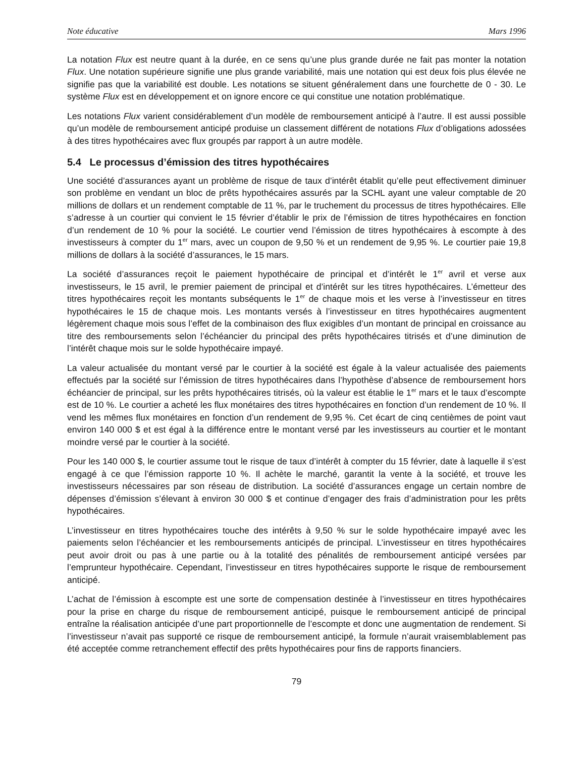Note éducative Mars 1996
La notation Flux est neutre quant à la durée, en ce sens qu’une plus grande durée ne fait pas monter la notation Flux. Une notation supérieure signifie une plus grande variabilité, mais une notation qui est deux fois plus élevée ne signifie pas que la variabilité est double. Les notations se situent généralement dans une fourchette de 0 - 30. Le système Flux est en développement et on ignore encore ce qui constitue une notation problématique.
Les notations Flux varient considérablement d’un modèle de remboursement anticipé à l’autre. Il est aussi possible qu’un modèle de remboursement anticipé produise un classement différent de notations Flux d’obligations adossées à des titres hypothécaires avec flux groupés par rapport à un autre modèle.
5.4 Le processus d’émission des titres hypothécaires
Une société d’assurances ayant un problème de risque de taux d’intérêt établit qu’elle peut effectivement diminuer son problème en vendant un bloc de prêts hypothécaires assurés par la SCHL ayant une valeur comptable de 20 millions de dollars et un rendement comptable de 11 %, par le truchement du processus de titres hypothécaires. Elle s’adresse à un courtier qui convient le 15 février d’établir le prix de l’émission de titres hypothécaires en fonction d’un rendement de 10 % pour la société. Le courtier vend l’émission de titres hypothécaires à escompte à des investisseurs à compter du 1<sup>er</sup> mars, avec un coupon de 9,50 % et un rendement de 9,95 %. Le courtier paie 19,8 millions de dollars à la société d’assurances, le 15 mars.
La société d’assurances reçoit le paiement hypothécaire de principal et d’intérêt le 1<sup>er</sup> avril et verse aux investisseurs, le 15 avril, le premier paiement de principal et d’intérêt sur les titres hypothécaires. L’émetteur des titres hypothécaires reçoit les montants subséquents le 1<sup>er</sup> de chaque mois et les verse à l’investisseur en titres hypothécaires le 15 de chaque mois. Les montants versés à l’investisseur en titres hypothécaires augmentent légèrement chaque mois sous l’effet de la combinaison des flux exigibles d’un montant de principal en croissance au titre des remboursements selon l’échéancier du principal des prêts hypothécaires titrisés et d’une diminution de l’intérêt chaque mois sur le solde hypothécaire impayé.
La valeur actualisée du montant versé par le courtier à la société est égale à la valeur actualisée des paiements effectués par la société sur l’émission de titres hypothécaires dans l’hypothèse d’absence de remboursement hors échéancier de principal, sur les prêts hypothécaires titrisés, où la valeur est établie le 1<sup>er</sup> mars et le taux d’escompte est de 10 %. Le courtier a acheté les flux monétaires des titres hypothécaires en fonction d’un rendement de 10 %. Il vend les mêmes flux monétaires en fonction d’un rendement de 9,95 %. Cet écart de cinq centièmes de point vaut environ 140 000 $ et est égal à la différence entre le montant versé par les investisseurs au courtier et le montant moindre versé par le courtier à la société.
Pour les 140 000 $, le courtier assume tout le risque de taux d’intérêt à compter du 15 février, date à laquelle il s’est engagé à ce que l’émission rapporte 10 %. Il achète le marché, garantit la vente à la société, et trouve les investisseurs nécessaires par son réseau de distribution. La société d’assurances engage un certain nombre de dépenses d’émission s’élevant à environ 30 000 $ et continue d’engager des frais d’administration pour les prêts hypothécaires.
L’investisseur en titres hypothécaires touche des intérêts à 9,50 % sur le solde hypothécaire impayé avec les paiements selon l’échéancier et les remboursements anticipés de principal. L’investisseur en titres hypothécaires peut avoir droit ou pas à une partie ou à la totalité des pénalités de remboursement anticipé versées par l’emprunteur hypothécaire. Cependant, l’investisseur en titres hypothécaires supporte le risque de remboursement anticipé.
L’achat de l’émission à escompte est une sorte de compensation destinée à l’investisseur en titres hypothécaires pour la prise en charge du risque de remboursement anticipé, puisque le remboursement anticipé de principal entraîne la réalisation anticipée d’une part proportionnelle de l’escompte et donc une augmentation de rendement. Si l’investisseur n’avait pas supporté ce risque de remboursement anticipé, la formule n’aurait vraisemblablement pas été acceptée comme retranchement effectif des prêts hypothécaires pour fins de rapports financiers.
79